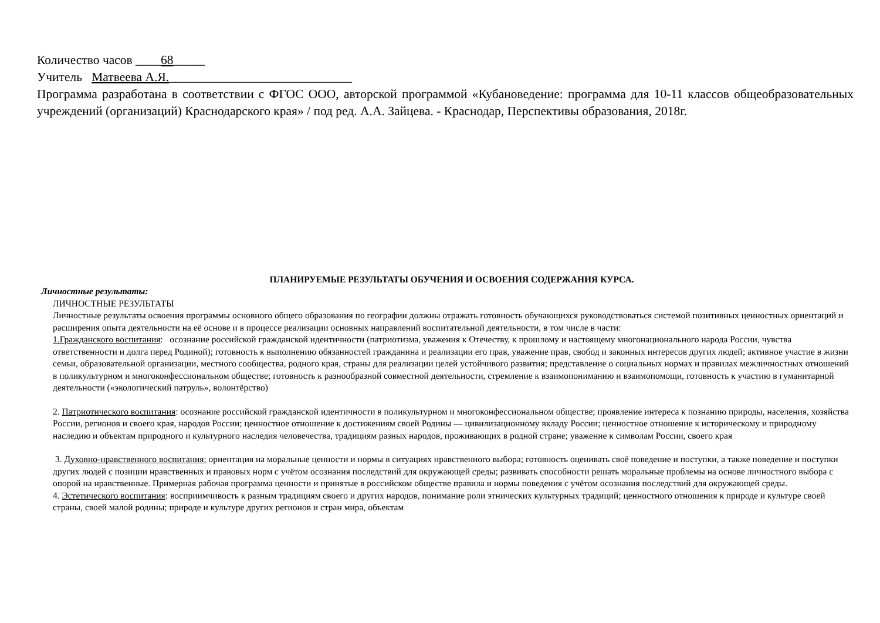Количество часов ____68_____
Учитель Матвеева А.Я._____________________________
Программа разработана в соответствии с ФГОС ООО, авторской программой «Кубановедение: программа для 10-11 классов общеобразовательных учреждений (организаций) Краснодарского края» / под ред. А.А. Зайцева. - Краснодар, Перспективы образования, 2018г.
ПЛАНИРУЕМЫЕ РЕЗУЛЬТАТЫ ОБУЧЕНИЯ И ОСВОЕНИЯ СОДЕРЖАНИЯ КУРСА.
Личностные результаты:
ЛИЧНОСТНЫЕ РЕЗУЛЬТАТЫ
Личностные результаты освоения программы основного общего образования по географии должны отражать готовность обучающихся руководствоваться системой позитивных ценностных ориентаций и расширения опыта деятельности на её основе и в процессе реализации основных направлений воспитательной деятельности, в том числе в части:
1.Гражданского воспитания: осознание российской гражданской идентичности (патриотизма, уважения к Отечеству, к прошлому и настоящему многонационального народа России, чувства ответственности и долга перед Родиной); готовность к выполнению обязанностей гражданина и реализации его прав, уважение прав, свобод и законных интересов других людей; активное участие в жизни семьи, образовательной организации, местного сообщества, родного края, страны для реализации целей устойчивого развития; представление о социальных нормах и правилах межличностных отношений в поликультурном и многоконфессиональном обществе; готовность к разнообразной совместной деятельности, стремление к взаимопониманию и взаимопомощи, готовность к участию в гуманитарной деятельности («экологический патруль», волонтёрство)
2. Патриотического воспитания: осознание российской гражданской идентичности в поликультурном и многоконфессиональном обществе; проявление интереса к познанию природы, населения, хозяйства России, регионов и своего края, народов России; ценностное отношение к достижениям своей Родины — цивилизационному вкладу России; ценностное отношение к историческому и природному наследию и объектам природного и культурного наследия человечества, традициям разных народов, проживающих в родной стране; уважение к символам России, своего края
3. Духовно-нравственного воспитания: ориентация на моральные ценности и нормы в ситуациях нравственного выбора; готовность оценивать своё поведение и поступки, а также поведение и поступки других людей с позиции нравственных и правовых норм с учётом осознания последствий для окружающей среды; развивать способности решать моральные проблемы на основе личностного выбора с опорой на нравственные. Примерная рабочая программа ценности и принятые в российском обществе правила и нормы поведения с учётом осознания последствий для окружающей среды.
4. Эстетического воспитания: восприимчивость к разным традициям своего и других народов, понимание роли этнических культурных традиций; ценностного отношения к природе и культуре своей страны, своей малой родины; природе и культуре других регионов и стран мира, объектам